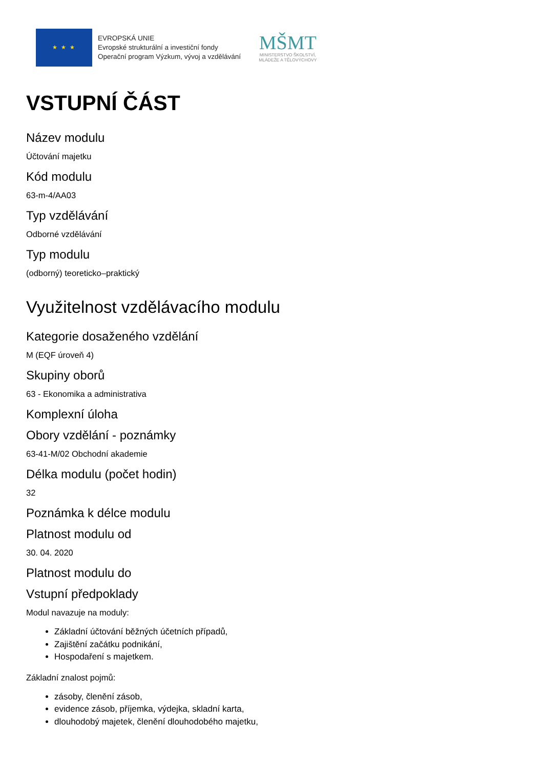★ ★ ★
EVROPSKÁ UNIE
Evropské strukturální a investiční fondy
Operační program Výzkum, vývoj a vzdělávání
MŠMT
MINISTERSTVO ŠKOLSTVÍ,
MLÁDEŽE A TĚLOVÝCHOVY
VSTUPNÍ ČÁST
Název modulu
Účtování majetku
Kód modulu
63-m-4/AA03
Typ vzdělávání
Odborné vzdělávání
Typ modulu
(odborný) teoreticko–praktický
Využitelnost vzdělávacího modulu
Kategorie dosaženého vzdělání
M (EQF úroveň 4)
Skupiny oborů
63 - Ekonomika a administrativa
Komplexní úloha
Obory vzdělání - poznámky
63-41-M/02 Obchodní akademie
Délka modulu (počet hodin)
32
Poznámka k délce modulu
Platnost modulu od
30. 04. 2020
Platnost modulu do
Vstupní předpoklady
Modul navazuje na moduly:
Základní účtování běžných účetních případů,
Zajištění začátku podnikání,
Hospodaření s majetkem.
Základní znalost pojmů:
zásoby, členění zásob,
evidence zásob, příjemka, výdejka, skladní karta,
dlouhodobý majetek, členění dlouhodobého majetku,